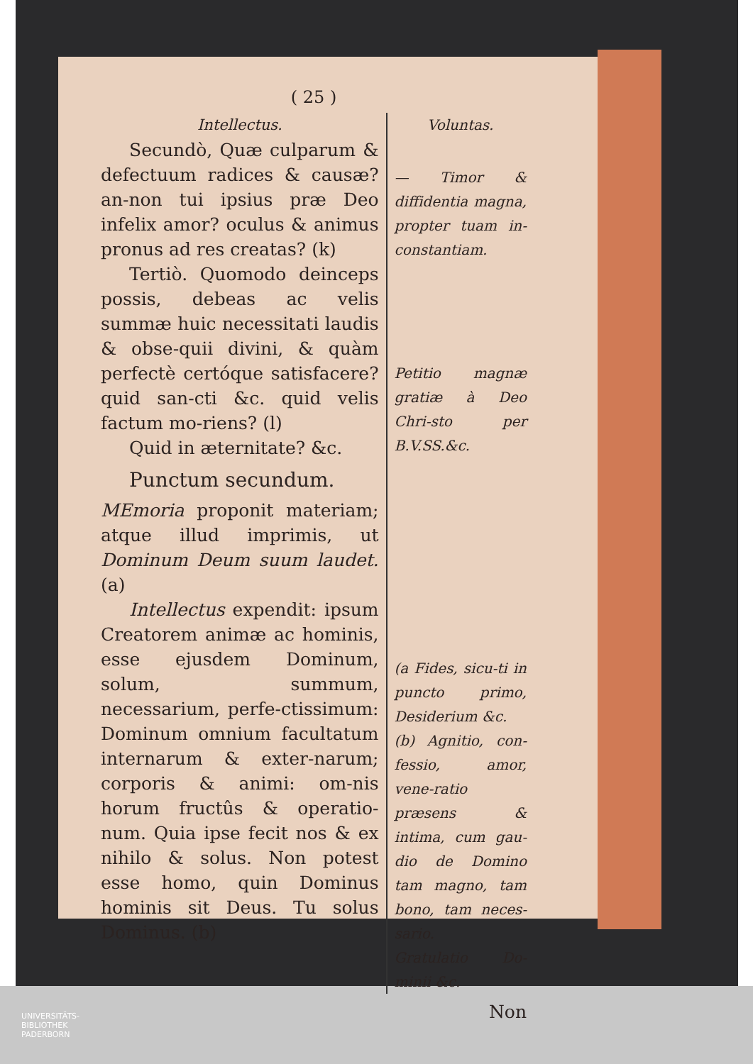( 25 )
Intellectus.
Secundò, Quæ culparum & defectuum radices & causæ? an-non tui ipsius præ Deo infelix amor? oculus & animus pronus ad res creatas? (k)
Tertiò. Quomodo deinceps possis, debeas ac velis summæ huic necessitati laudis & obse-quii divini, & quàm perfectè certóque satisfacere? quid san-cti &c. quid velis factum mo-riens? (l)
Quid in æternitate? &c.
Punctum secundum.
MEmoria proponit materiam; atque illud imprimis, ut Dominum Deum suum laudet. (a)
Intellectus expendit: ipsum Creatorem animæ ac hominis, esse ejusdem Dominum, solum, summum, necessarium, perfe-ctissimum: Dominum omnium facultatum internarum & exter-narum; corporis & animi: om-nis horum fructûs & operatio-num. Quia ipse fecit nos & ex nihilo & solus. Non potest esse homo, quin Dominus hominis sit Deus. Tu solus Dominus. (b)
Voluntas.
— Timor & diffidentia magna, propter tuam in-constantiam.
Petitio magnæ gratiæ à Deo Chri-sto per B.V.SS.&c.
(a Fides, sicu-ti in puncto primo, Desiderium &c.
(b) Agnitio, con-fessio, amor, vene-ratio præsens & intima, cum gau-dio de Domino tam magno, tam bono, tam neces-sario.
Gratulatio Do-minii &c.
Non
UNIVERSITÄTS-
BIBLIOTHEK
PADERBORN